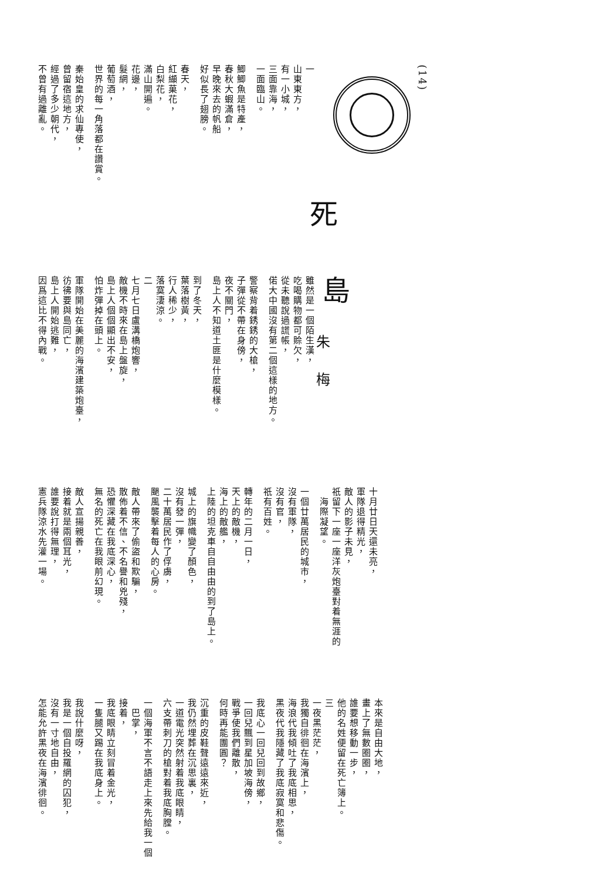(14)
死
一
山東東方，
有一小城，
三面靠海，
一面臨山。
鯽鯽魚是特產，
春秋大蝦滿倉，
早晚來去的帆船
好似長了翅膀。
春天，
紅纈菓花，
白梨花，
滿山開遍。
花邊，
髮網，
葡萄酒，
世界的每一角落都在讚賞。
秦始皇的求仙專使，
曾留宿這地方，
經過了多少朝代，
不曾有過離亂。
島
朱梅
雖然是一個陌生漢，
吃喝購物都可賒欠，
從未聽說過謊帳，
偌大中國沒有第二個這樣的地方。
警察背着銹銹的大槍，
子彈從不帶在身傍，
夜不關門，
島上人不知道土匪是什麼模樣。
到了冬天，
葉落樹黃，
行人稀少，
落寞淒涼。
二
七月七日盧溝橋炮響，
敵機不時來在島上盤旋，
島上人個個顯出不安，
怕炸彈掉在頭上。
軍隊開始在美麗的海濱建築炮臺，
彷彿要與島同亡，
島上人開始逃難，
因爲這比不得內戰。
十月廿日天還未亮，
軍隊退得精光，
敵人的影子未見，
祇留下一座一座洋灰炮臺對着無涯的
　海際凝望。
一個廿萬居民的城市，
沒有軍隊，
沒有官，
祇有百姓。
轉年的二月一日，
天上的敵機，
海上的敵艦，
上陸的坦克車自自由由的到了島上。
城上的旗幟變了顏色，
沒有發一彈，
二十萬居民作了俘虜，
颶風襲擊着每人的心房。
敵人帶來了偷盜和欺騙，
散佈着不信、不名譽和兇殘，
恐懼深藏在我底深心，
無名的死亡在我眼前幻現。
敵人宣揚親善，
接着就是兩個耳光，
誰要說打得無理，
憲兵隊涼水先灌一場。
本來是自由大地，
畫上了無數圈圈，
誰要想移動一步，
他的名姓便留在死亡簿上。
三
一夜黑茫茫，
我獨自徘徊在海濱上，
海浪代我傾吐了我底相思，
黑夜代我隱藏了我底寂寞和悲傷。
我底心一回兒回到故鄉，
一回兒飄到星加坡海傍，
戰爭使我們離散，
何時再能團圓？
沉重的皮鞋聲遠遠來近，
我仍然埋葬在沉思裏，
一道電光突然射着我底眼睛，
六支帶刺刀的槍對着我底胸膛。
一個海軍不言不語走上來先給我一個
　巴掌，
接着，
我底眼睛立刻冒着金光，
一隻腿又踢在我底身上。
我說什麼呀，
我是一個自投羅網的囚犯，
沒有一寸地自由，
怎能允許黑夜在海濱徘徊。